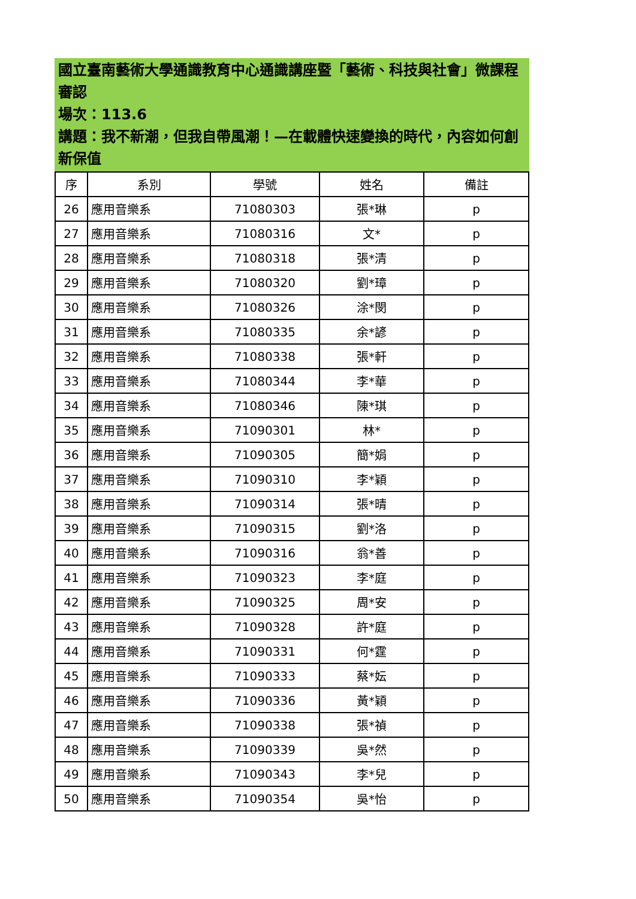國立臺南藝術大學通識教育中心通識講座暨「藝術、科技與社會」微課程審認
場次：113.6
講題：我不新潮，但我自帶風潮！—在載體快速變換的時代，內容如何創新保值
| 序 | 系別 | 學號 | 姓名 | 備註 |
| --- | --- | --- | --- | --- |
| 26 | 應用音樂系 | 71080303 | 張*琳 | p |
| 27 | 應用音樂系 | 71080316 | 文* | p |
| 28 | 應用音樂系 | 71080318 | 張*清 | p |
| 29 | 應用音樂系 | 71080320 | 劉*璋 | p |
| 30 | 應用音樂系 | 71080326 | 涂*閔 | p |
| 31 | 應用音樂系 | 71080335 | 余*諺 | p |
| 32 | 應用音樂系 | 71080338 | 張*軒 | p |
| 33 | 應用音樂系 | 71080344 | 李*華 | p |
| 34 | 應用音樂系 | 71080346 | 陳*琪 | p |
| 35 | 應用音樂系 | 71090301 | 林* | p |
| 36 | 應用音樂系 | 71090305 | 簡*娟 | p |
| 37 | 應用音樂系 | 71090310 | 李*穎 | p |
| 38 | 應用音樂系 | 71090314 | 張*晴 | p |
| 39 | 應用音樂系 | 71090315 | 劉*洛 | p |
| 40 | 應用音樂系 | 71090316 | 翁*善 | p |
| 41 | 應用音樂系 | 71090323 | 李*庭 | p |
| 42 | 應用音樂系 | 71090325 | 周*安 | p |
| 43 | 應用音樂系 | 71090328 | 許*庭 | p |
| 44 | 應用音樂系 | 71090331 | 何*霆 | p |
| 45 | 應用音樂系 | 71090333 | 蔡*妘 | p |
| 46 | 應用音樂系 | 71090336 | 黃*穎 | p |
| 47 | 應用音樂系 | 71090338 | 張*禎 | p |
| 48 | 應用音樂系 | 71090339 | 吳*然 | p |
| 49 | 應用音樂系 | 71090343 | 李*兒 | p |
| 50 | 應用音樂系 | 71090354 | 吳*怡 | p |